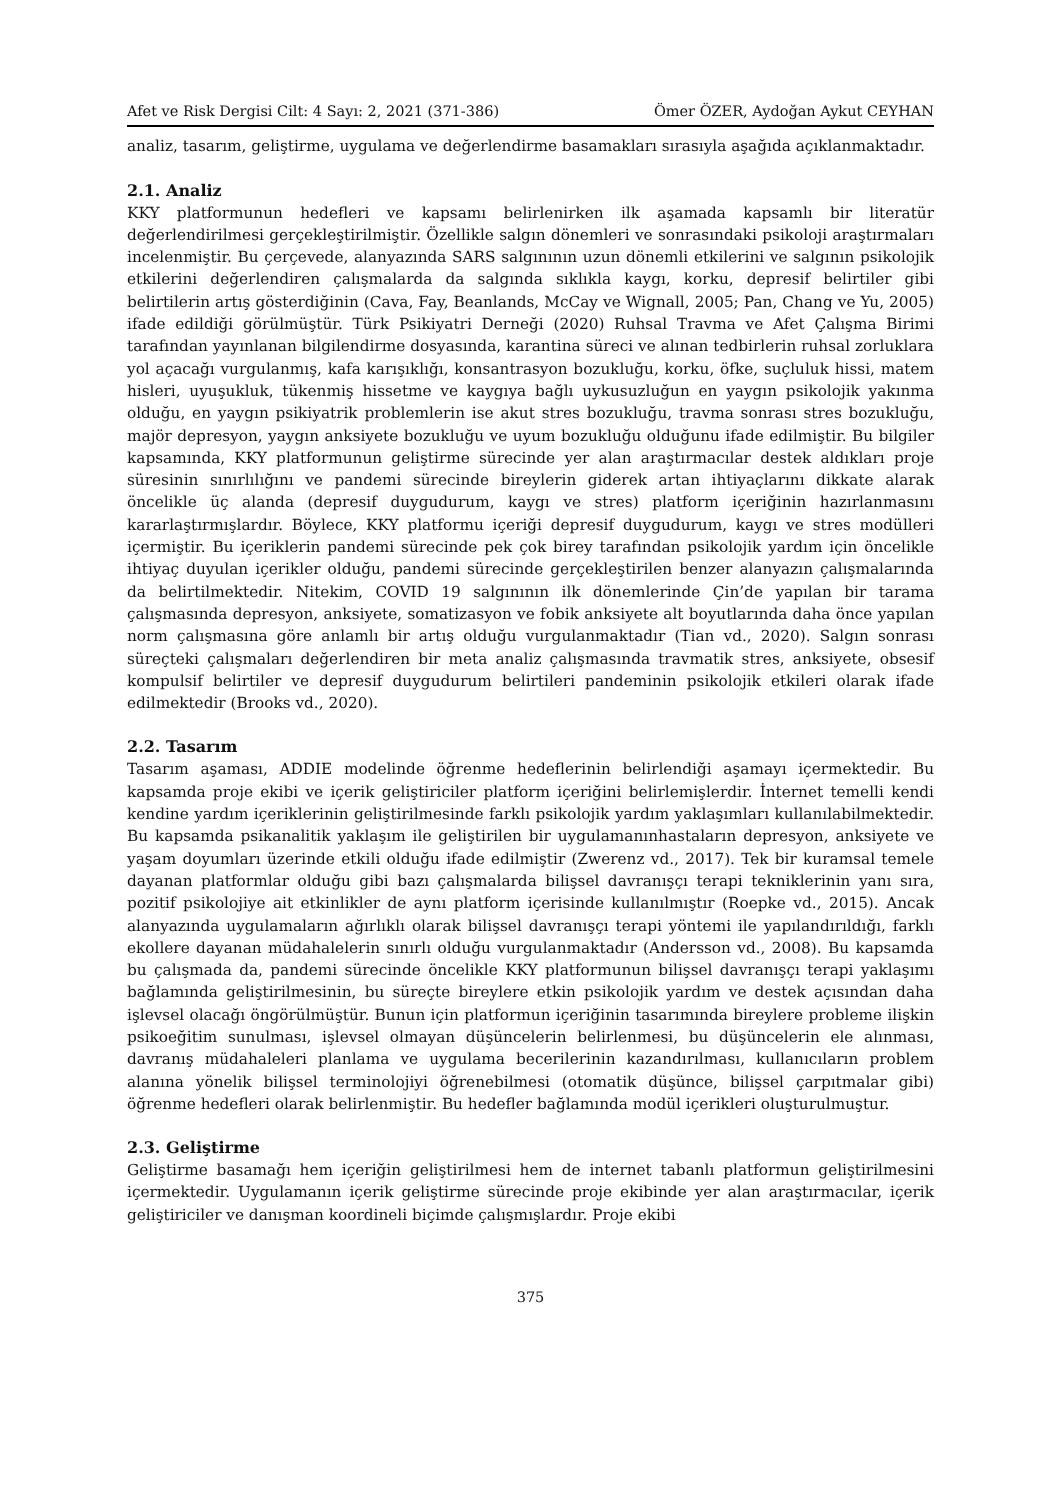Afet ve Risk Dergisi Cilt: 4 Sayı: 2, 2021 (371-386) Ömer ÖZER, Aydoğan Aykut CEYHAN
analiz, tasarım, geliştirme, uygulama ve değerlendirme basamakları sırasıyla aşağıda açıklanmaktadır.
2.1. Analiz
KKY platformunun hedefleri ve kapsamı belirlenirken ilk aşamada kapsamlı bir literatür değerlendirilmesi gerçekleştirilmiştir. Özellikle salgın dönemleri ve sonrasındaki psikoloji araştırmaları incelenmiştir. Bu çerçevede, alanyazında SARS salgınının uzun dönemli etkilerini ve salgının psikolojik etkilerini değerlendiren çalışmalarda da salgında sıklıkla kaygı, korku, depresif belirtiler gibi belirtilerin artış gösterdiğinin (Cava, Fay, Beanlands, McCay ve Wignall, 2005; Pan, Chang ve Yu, 2005) ifade edildiği görülmüştür. Türk Psikiyatri Derneği (2020) Ruhsal Travma ve Afet Çalışma Birimi tarafından yayınlanan bilgilendirme dosyasında, karantina süreci ve alınan tedbirlerin ruhsal zorluklara yol açacağı vurgulanmış, kafa karışıklığı, konsantrasyon bozukluğu, korku, öfke, suçluluk hissi, matem hisleri, uyuşukluk, tükenmiş hissetme ve kaygıya bağlı uykusuzluğun en yaygın psikolojik yakınma olduğu, en yaygın psikiyatrik problemlerin ise akut stres bozukluğu, travma sonrası stres bozukluğu, majör depresyon, yaygın anksiyete bozukluğu ve uyum bozukluğu olduğunu ifade edilmiştir. Bu bilgiler kapsamında, KKY platformunun geliştirme sürecinde yer alan araştırmacılar destek aldıkları proje süresinin sınırlılığını ve pandemi sürecinde bireylerin giderek artan ihtiyaçlarını dikkate alarak öncelikle üç alanda (depresif duygudurum, kaygı ve stres) platform içeriğinin hazırlanmasını kararlaştırmışlardır. Böylece, KKY platformu içeriği depresif duygudurum, kaygı ve stres modülleri içermiştir. Bu içeriklerin pandemi sürecinde pek çok birey tarafından psikolojik yardım için öncelikle ihtiyaç duyulan içerikler olduğu, pandemi sürecinde gerçekleştirilen benzer alanyazın çalışmalarında da belirtilmektedir. Nitekim, COVID 19 salgınının ilk dönemlerinde Çin’de yapılan bir tarama çalışmasında depresyon, anksiyete, somatizasyon ve fobik anksiyete alt boyutlarında daha önce yapılan norm çalışmasına göre anlamlı bir artış olduğu vurgulanmaktadır (Tian vd., 2020). Salgın sonrası süreçteki çalışmaları değerlendiren bir meta analiz çalışmasında travmatik stres, anksiyete, obsesif kompulsif belirtiler ve depresif duygudurum belirtileri pandeminin psikolojik etkileri olarak ifade edilmektedir (Brooks vd., 2020).
2.2. Tasarım
Tasarım aşaması, ADDIE modelinde öğrenme hedeflerinin belirlendiği aşamayı içermektedir. Bu kapsamda proje ekibi ve içerik geliştiriciler platform içeriğini belirlemişlerdir. İnternet temelli kendi kendine yardım içeriklerinin geliştirilmesinde farklı psikolojik yardım yaklaşımları kullanılabilmektedir. Bu kapsamda psikanalitik yaklaşım ile geliştirilen bir uygulamanınhastaların depresyon, anksiyete ve yaşam doyumları üzerinde etkili olduğu ifade edilmiştir (Zwerenz vd., 2017). Tek bir kuramsal temele dayanan platformlar olduğu gibi bazı çalışmalarda bilişsel davranışçı terapi tekniklerinin yanı sıra, pozitif psikolojiye ait etkinlikler de aynı platform içerisinde kullanılmıştır (Roepke vd., 2015). Ancak alanyazında uygulamaların ağırlıklı olarak bilişsel davranışçı terapi yöntemi ile yapılandırıldığı, farklı ekollere dayanan müdahalelerin sınırlı olduğu vurgulanmaktadır (Andersson vd., 2008). Bu kapsamda bu çalışmada da, pandemi sürecinde öncelikle KKY platformunun bilişsel davranışçı terapi yaklaşımı bağlamında geliştirilmesinin, bu süreçte bireylere etkin psikolojik yardım ve destek açısından daha işlevsel olacağı öngörülmüştür. Bunun için platformun içeriğinin tasarımında bireylere probleme ilişkin psikoeğitim sunulması, işlevsel olmayan düşüncelerin belirlenmesi, bu düşüncelerin ele alınması, davranış müdahaleleri planlama ve uygulama becerilerinin kazandırılması, kullanıcıların problem alanına yönelik bilişsel terminolojiyi öğrenebilmesi (otomatik düşünce, bilişsel çarpıtmalar gibi) öğrenme hedefleri olarak belirlenmiştir. Bu hedefler bağlamında modül içerikleri oluşturulmuştur.
2.3. Geliştirme
Geliştirme basamağı hem içeriğin geliştirilmesi hem de internet tabanlı platformun geliştirilmesini içermektedir. Uygulamanın içerik geliştirme sürecinde proje ekibinde yer alan araştırmacılar, içerik geliştiriciler ve danışman koordineli biçimde çalışmışlardır. Proje ekibi
375